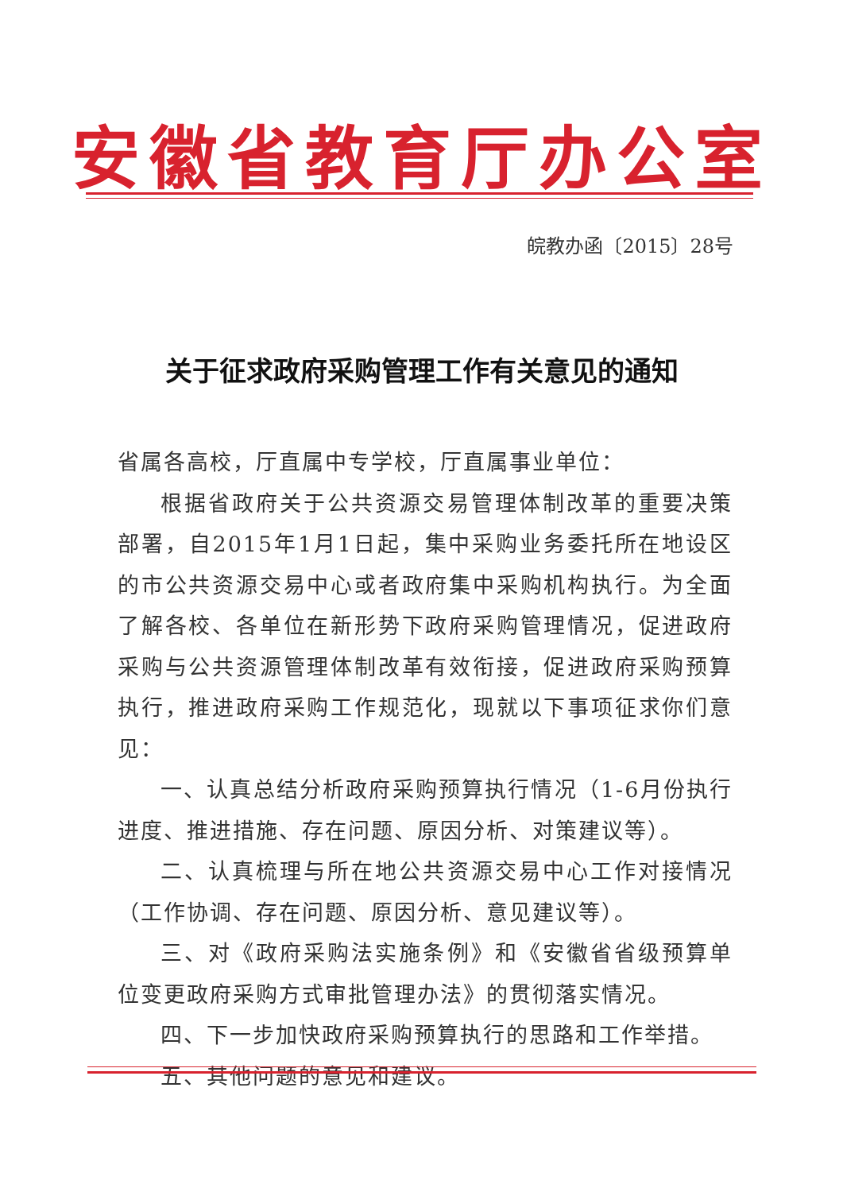安徽省教育厅办公室
皖教办函〔2015〕28号
关于征求政府采购管理工作有关意见的通知
省属各高校，厅直属中专学校，厅直属事业单位：
根据省政府关于公共资源交易管理体制改革的重要决策部署，自2015年1月1日起，集中采购业务委托所在地设区的市公共资源交易中心或者政府集中采购机构执行。为全面了解各校、各单位在新形势下政府采购管理情况，促进政府采购与公共资源管理体制改革有效衔接，促进政府采购预算执行，推进政府采购工作规范化，现就以下事项征求你们意见：
一、认真总结分析政府采购预算执行情况（1-6月份执行进度、推进措施、存在问题、原因分析、对策建议等）。
二、认真梳理与所在地公共资源交易中心工作对接情况（工作协调、存在问题、原因分析、意见建议等）。
三、对《政府采购法实施条例》和《安徽省省级预算单位变更政府采购方式审批管理办法》的贯彻落实情况。
四、下一步加快政府采购预算执行的思路和工作举措。
五、其他问题的意见和建议。